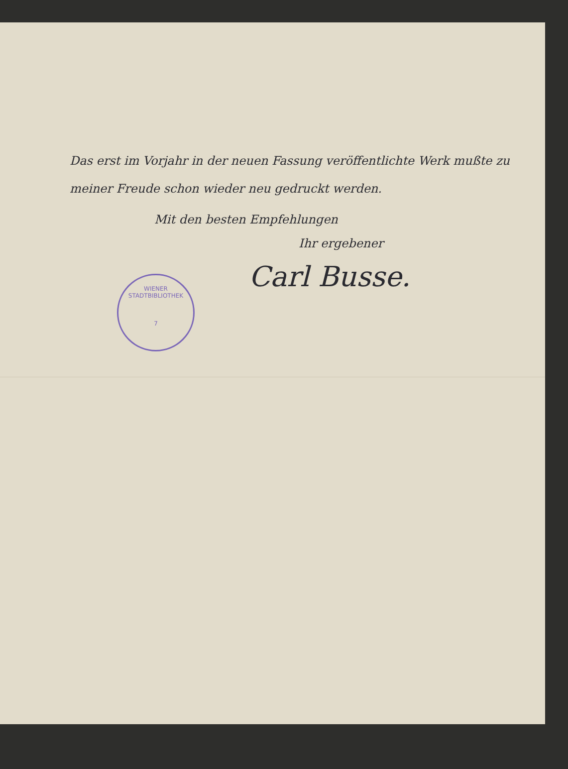Das erst im Vorjahr in der neuen Fassung veröffentlichte Werk mußte zu meiner Freude schon wieder neu gedruckt werden.
Mit den besten Empfehlungen
Ihr ergebener
Carl Busse.
WIENER STADTBIBLIOTHEK
7